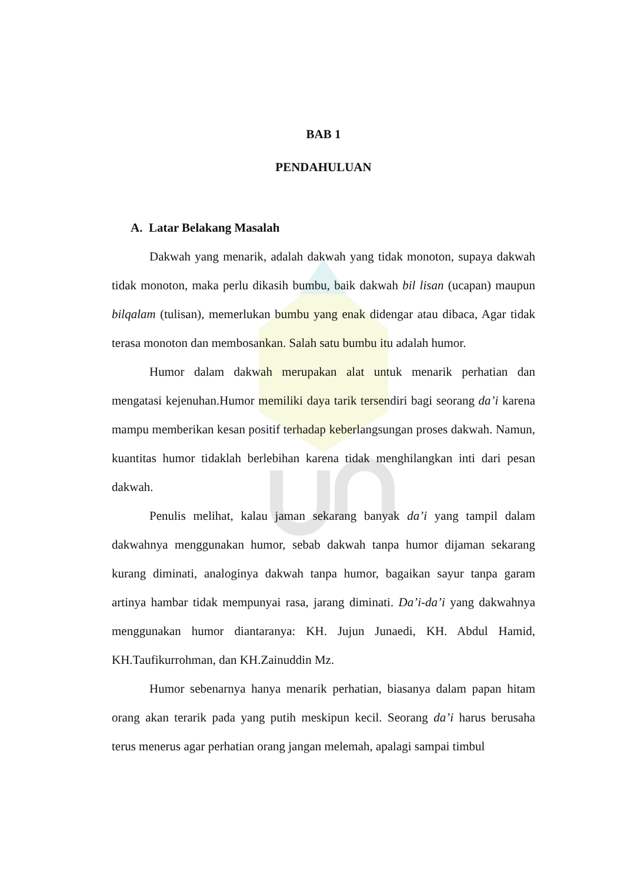BAB 1
PENDAHULUAN
A. Latar Belakang Masalah
Dakwah yang menarik, adalah dakwah yang tidak monoton, supaya dakwah tidak monoton, maka perlu dikasih bumbu, baik dakwah bil lisan (ucapan) maupun bilqalam (tulisan), memerlukan bumbu yang enak didengar atau dibaca, Agar tidak terasa monoton dan membosankan. Salah satu bumbu itu adalah humor.
Humor dalam dakwah merupakan alat untuk menarik perhatian dan mengatasi kejenuhan.Humor memiliki daya tarik tersendiri bagi seorang da’i karena mampu memberikan kesan positif terhadap keberlangsungan proses dakwah. Namun, kuantitas humor tidaklah berlebihan karena tidak menghilangkan inti dari pesan dakwah.
Penulis melihat, kalau jaman sekarang banyak da’i yang tampil dalam dakwahnya menggunakan humor, sebab dakwah tanpa humor dijaman sekarang kurang diminati, analoginya dakwah tanpa humor, bagaikan sayur tanpa garam artinya hambar tidak mempunyai rasa, jarang diminati. Da’i-da’i yang dakwahnya menggunakan humor diantaranya: KH. Jujun Junaedi, KH. Abdul Hamid, KH.Taufikurrohman, dan KH.Zainuddin Mz.
Humor sebenarnya hanya menarik perhatian, biasanya dalam papan hitam orang akan terarik pada yang putih meskipun kecil. Seorang da’i harus berusaha terus menerus agar perhatian orang jangan melemah, apalagi sampai timbul